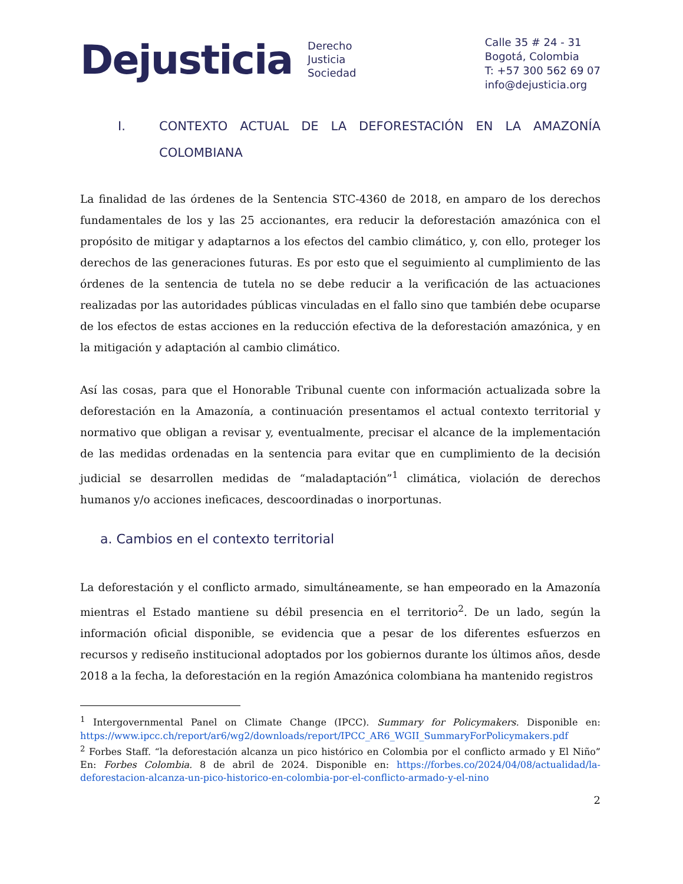Dejusticia
Derecho
Justicia
Sociedad
Calle 35 # 24 - 31
Bogotá, Colombia
T: +57 300 562 69 07
info@dejusticia.org
I. CONTEXTO ACTUAL DE LA DEFORESTACIÓN EN LA AMAZONÍA COLOMBIANA
La finalidad de las órdenes de la Sentencia STC-4360 de 2018, en amparo de los derechos fundamentales de los y las 25 accionantes, era reducir la deforestación amazónica con el propósito de mitigar y adaptarnos a los efectos del cambio climático, y, con ello, proteger los derechos de las generaciones futuras. Es por esto que el seguimiento al cumplimiento de las órdenes de la sentencia de tutela no se debe reducir a la verificación de las actuaciones realizadas por las autoridades públicas vinculadas en el fallo sino que también debe ocuparse de los efectos de estas acciones en la reducción efectiva de la deforestación amazónica, y en la mitigación y adaptación al cambio climático.
Así las cosas, para que el Honorable Tribunal cuente con información actualizada sobre la deforestación en la Amazonía, a continuación presentamos el actual contexto territorial y normativo que obligan a revisar y, eventualmente, precisar el alcance de la implementación de las medidas ordenadas en la sentencia para evitar que en cumplimiento de la decisión judicial se desarrollen medidas de “maladaptación”<sup>1</sup> climática, violación de derechos humanos y/o acciones ineficaces, descoordinadas o inorportunas.
a. Cambios en el contexto territorial
La deforestación y el conflicto armado, simultáneamente, se han empeorado en la Amazonía mientras el Estado mantiene su débil presencia en el territorio<sup>2</sup>. De un lado, según la información oficial disponible, se evidencia que a pesar de los diferentes esfuerzos en recursos y rediseño institucional adoptados por los gobiernos durante los últimos años, desde 2018 a la fecha, la deforestación en la región Amazónica colombiana ha mantenido registros
<sup>1</sup> Intergovernmental Panel on Climate Change (IPCC). Summary for Policymakers. Disponible en: https://www.ipcc.ch/report/ar6/wg2/downloads/report/IPCC_AR6_WGII_SummaryForPolicymakers.pdf
<sup>2</sup> Forbes Staff. “la deforestación alcanza un pico histórico en Colombia por el conflicto armado y El Niño” En: Forbes Colombia. 8 de abril de 2024. Disponible en: https://forbes.co/2024/04/08/actualidad/la-deforestacion-alcanza-un-pico-historico-en-colombia-por-el-conflicto-armado-y-el-nino
2